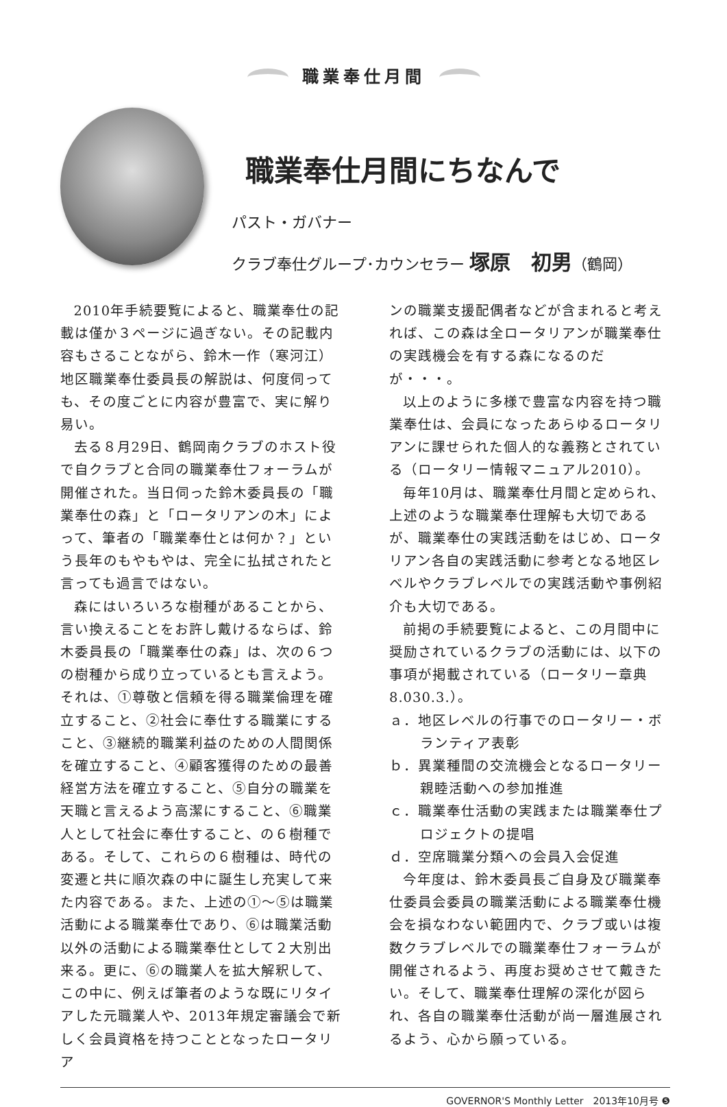職業奉仕月間
職業奉仕月間にちなんで
パスト・ガバナー
クラブ奉仕グループ･カウンセラー 塚原　初男（鶴岡）
2010年手続要覧によると、職業奉仕の記載は僅か３ページに過ぎない。その記載内容もさることながら、鈴木一作（寒河江）地区職業奉仕委員長の解説は、何度伺っても、その度ごとに内容が豊富で、実に解り易い。
去る８月29日、鶴岡南クラブのホスト役で自クラブと合同の職業奉仕フォーラムが開催された。当日伺った鈴木委員長の「職業奉仕の森」と「ロータリアンの木」によって、筆者の「職業奉仕とは何か？」という長年のもやもやは、完全に払拭されたと言っても過言ではない。
森にはいろいろな樹種があることから、言い換えることをお許し戴けるならば、鈴木委員長の「職業奉仕の森」は、次の６つの樹種から成り立っているとも言えよう。それは、①尊敬と信頼を得る職業倫理を確立すること、②社会に奉仕する職業にすること、③継続的職業利益のための人間関係を確立すること、④顧客獲得のための最善経営方法を確立すること、⑤自分の職業を天職と言えるよう高潔にすること、⑥職業人として社会に奉仕すること、の６樹種である。そして、これらの６樹種は、時代の変遷と共に順次森の中に誕生し充実して来た内容である。また、上述の①～⑤は職業活動による職業奉仕であり、⑥は職業活動以外の活動による職業奉仕として２大別出来る。更に、⑥の職業人を拡大解釈して、この中に、例えば筆者のような既にリタイアした元職業人や、2013年規定審議会で新しく会員資格を持つこととなったロータリア
ンの職業支援配偶者などが含まれると考えれば、この森は全ロータリアンが職業奉仕の実践機会を有する森になるのだが・・・。
以上のように多様で豊富な内容を持つ職業奉仕は、会員になったあらゆるロータリアンに課せられた個人的な義務とされている（ロータリー情報マニュアル2010）。
毎年10月は、職業奉仕月間と定められ、上述のような職業奉仕理解も大切であるが、職業奉仕の実践活動をはじめ、ロータリアン各自の実践活動に参考となる地区レベルやクラブレベルでの実践活動や事例紹介も大切である。
前掲の手続要覧によると、この月間中に奨励されているクラブの活動には、以下の事項が掲載されている（ロータリー章典8.030.3.）。
ａ．地区レベルの行事でのロータリー・ボランティア表彰
ｂ．異業種間の交流機会となるロータリー親睦活動への参加推進
ｃ．職業奉仕活動の実践または職業奉仕プロジェクトの提唱
ｄ．空席職業分類への会員入会促進
今年度は、鈴木委員長ご自身及び職業奉仕委員会委員の職業活動による職業奉仕機会を損なわない範囲内で、クラブ或いは複数クラブレベルでの職業奉仕フォーラムが開催されるよう、再度お奨めさせて戴きたい。そして、職業奉仕理解の深化が図られ、各自の職業奉仕活動が尚一層進展されるよう、心から願っている。
GOVERNOR'S Monthly Letter　2013年10月号 ❺